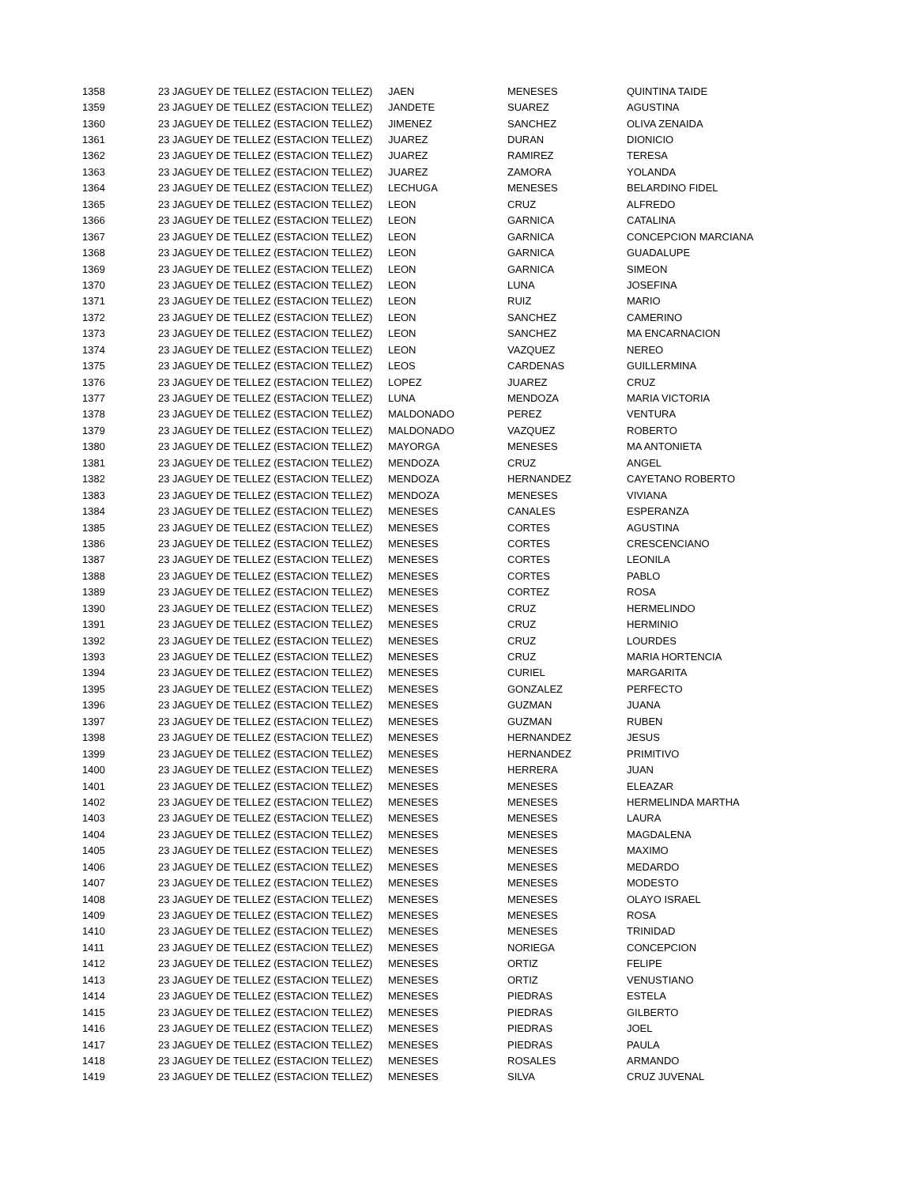| 1358 | 23 JAGUEY DE TELLEZ (ESTACION TELLEZ) | JAEN | MENESES | QUINTINA TAIDE |
| 1359 | 23 JAGUEY DE TELLEZ (ESTACION TELLEZ) | JANDETE | SUAREZ | AGUSTINA |
| 1360 | 23 JAGUEY DE TELLEZ (ESTACION TELLEZ) | JIMENEZ | SANCHEZ | OLIVA ZENAIDA |
| 1361 | 23 JAGUEY DE TELLEZ (ESTACION TELLEZ) | JUAREZ | DURAN | DIONICIO |
| 1362 | 23 JAGUEY DE TELLEZ (ESTACION TELLEZ) | JUAREZ | RAMIREZ | TERESA |
| 1363 | 23 JAGUEY DE TELLEZ (ESTACION TELLEZ) | JUAREZ | ZAMORA | YOLANDA |
| 1364 | 23 JAGUEY DE TELLEZ (ESTACION TELLEZ) | LECHUGA | MENESES | BELARDINO FIDEL |
| 1365 | 23 JAGUEY DE TELLEZ (ESTACION TELLEZ) | LEON | CRUZ | ALFREDO |
| 1366 | 23 JAGUEY DE TELLEZ (ESTACION TELLEZ) | LEON | GARNICA | CATALINA |
| 1367 | 23 JAGUEY DE TELLEZ (ESTACION TELLEZ) | LEON | GARNICA | CONCEPCION MARCIANA |
| 1368 | 23 JAGUEY DE TELLEZ (ESTACION TELLEZ) | LEON | GARNICA | GUADALUPE |
| 1369 | 23 JAGUEY DE TELLEZ (ESTACION TELLEZ) | LEON | GARNICA | SIMEON |
| 1370 | 23 JAGUEY DE TELLEZ (ESTACION TELLEZ) | LEON | LUNA | JOSEFINA |
| 1371 | 23 JAGUEY DE TELLEZ (ESTACION TELLEZ) | LEON | RUIZ | MARIO |
| 1372 | 23 JAGUEY DE TELLEZ (ESTACION TELLEZ) | LEON | SANCHEZ | CAMERINO |
| 1373 | 23 JAGUEY DE TELLEZ (ESTACION TELLEZ) | LEON | SANCHEZ | MA ENCARNACION |
| 1374 | 23 JAGUEY DE TELLEZ (ESTACION TELLEZ) | LEON | VAZQUEZ | NEREO |
| 1375 | 23 JAGUEY DE TELLEZ (ESTACION TELLEZ) | LEOS | CARDENAS | GUILLERMINA |
| 1376 | 23 JAGUEY DE TELLEZ (ESTACION TELLEZ) | LOPEZ | JUAREZ | CRUZ |
| 1377 | 23 JAGUEY DE TELLEZ (ESTACION TELLEZ) | LUNA | MENDOZA | MARIA VICTORIA |
| 1378 | 23 JAGUEY DE TELLEZ (ESTACION TELLEZ) | MALDONADO | PEREZ | VENTURA |
| 1379 | 23 JAGUEY DE TELLEZ (ESTACION TELLEZ) | MALDONADO | VAZQUEZ | ROBERTO |
| 1380 | 23 JAGUEY DE TELLEZ (ESTACION TELLEZ) | MAYORGA | MENESES | MA ANTONIETA |
| 1381 | 23 JAGUEY DE TELLEZ (ESTACION TELLEZ) | MENDOZA | CRUZ | ANGEL |
| 1382 | 23 JAGUEY DE TELLEZ (ESTACION TELLEZ) | MENDOZA | HERNANDEZ | CAYETANO ROBERTO |
| 1383 | 23 JAGUEY DE TELLEZ (ESTACION TELLEZ) | MENDOZA | MENESES | VIVIANA |
| 1384 | 23 JAGUEY DE TELLEZ (ESTACION TELLEZ) | MENESES | CANALES | ESPERANZA |
| 1385 | 23 JAGUEY DE TELLEZ (ESTACION TELLEZ) | MENESES | CORTES | AGUSTINA |
| 1386 | 23 JAGUEY DE TELLEZ (ESTACION TELLEZ) | MENESES | CORTES | CRESCENCIANO |
| 1387 | 23 JAGUEY DE TELLEZ (ESTACION TELLEZ) | MENESES | CORTES | LEONILA |
| 1388 | 23 JAGUEY DE TELLEZ (ESTACION TELLEZ) | MENESES | CORTES | PABLO |
| 1389 | 23 JAGUEY DE TELLEZ (ESTACION TELLEZ) | MENESES | CORTEZ | ROSA |
| 1390 | 23 JAGUEY DE TELLEZ (ESTACION TELLEZ) | MENESES | CRUZ | HERMELINDO |
| 1391 | 23 JAGUEY DE TELLEZ (ESTACION TELLEZ) | MENESES | CRUZ | HERMINIO |
| 1392 | 23 JAGUEY DE TELLEZ (ESTACION TELLEZ) | MENESES | CRUZ | LOURDES |
| 1393 | 23 JAGUEY DE TELLEZ (ESTACION TELLEZ) | MENESES | CRUZ | MARIA HORTENCIA |
| 1394 | 23 JAGUEY DE TELLEZ (ESTACION TELLEZ) | MENESES | CURIEL | MARGARITA |
| 1395 | 23 JAGUEY DE TELLEZ (ESTACION TELLEZ) | MENESES | GONZALEZ | PERFECTO |
| 1396 | 23 JAGUEY DE TELLEZ (ESTACION TELLEZ) | MENESES | GUZMAN | JUANA |
| 1397 | 23 JAGUEY DE TELLEZ (ESTACION TELLEZ) | MENESES | GUZMAN | RUBEN |
| 1398 | 23 JAGUEY DE TELLEZ (ESTACION TELLEZ) | MENESES | HERNANDEZ | JESUS |
| 1399 | 23 JAGUEY DE TELLEZ (ESTACION TELLEZ) | MENESES | HERNANDEZ | PRIMITIVO |
| 1400 | 23 JAGUEY DE TELLEZ (ESTACION TELLEZ) | MENESES | HERRERA | JUAN |
| 1401 | 23 JAGUEY DE TELLEZ (ESTACION TELLEZ) | MENESES | MENESES | ELEAZAR |
| 1402 | 23 JAGUEY DE TELLEZ (ESTACION TELLEZ) | MENESES | MENESES | HERMELINDA MARTHA |
| 1403 | 23 JAGUEY DE TELLEZ (ESTACION TELLEZ) | MENESES | MENESES | LAURA |
| 1404 | 23 JAGUEY DE TELLEZ (ESTACION TELLEZ) | MENESES | MENESES | MAGDALENA |
| 1405 | 23 JAGUEY DE TELLEZ (ESTACION TELLEZ) | MENESES | MENESES | MAXIMO |
| 1406 | 23 JAGUEY DE TELLEZ (ESTACION TELLEZ) | MENESES | MENESES | MEDARDO |
| 1407 | 23 JAGUEY DE TELLEZ (ESTACION TELLEZ) | MENESES | MENESES | MODESTO |
| 1408 | 23 JAGUEY DE TELLEZ (ESTACION TELLEZ) | MENESES | MENESES | OLAYO ISRAEL |
| 1409 | 23 JAGUEY DE TELLEZ (ESTACION TELLEZ) | MENESES | MENESES | ROSA |
| 1410 | 23 JAGUEY DE TELLEZ (ESTACION TELLEZ) | MENESES | MENESES | TRINIDAD |
| 1411 | 23 JAGUEY DE TELLEZ (ESTACION TELLEZ) | MENESES | NORIEGA | CONCEPCION |
| 1412 | 23 JAGUEY DE TELLEZ (ESTACION TELLEZ) | MENESES | ORTIZ | FELIPE |
| 1413 | 23 JAGUEY DE TELLEZ (ESTACION TELLEZ) | MENESES | ORTIZ | VENUSTIANO |
| 1414 | 23 JAGUEY DE TELLEZ (ESTACION TELLEZ) | MENESES | PIEDRAS | ESTELA |
| 1415 | 23 JAGUEY DE TELLEZ (ESTACION TELLEZ) | MENESES | PIEDRAS | GILBERTO |
| 1416 | 23 JAGUEY DE TELLEZ (ESTACION TELLEZ) | MENESES | PIEDRAS | JOEL |
| 1417 | 23 JAGUEY DE TELLEZ (ESTACION TELLEZ) | MENESES | PIEDRAS | PAULA |
| 1418 | 23 JAGUEY DE TELLEZ (ESTACION TELLEZ) | MENESES | ROSALES | ARMANDO |
| 1419 | 23 JAGUEY DE TELLEZ (ESTACION TELLEZ) | MENESES | SILVA | CRUZ JUVENAL |